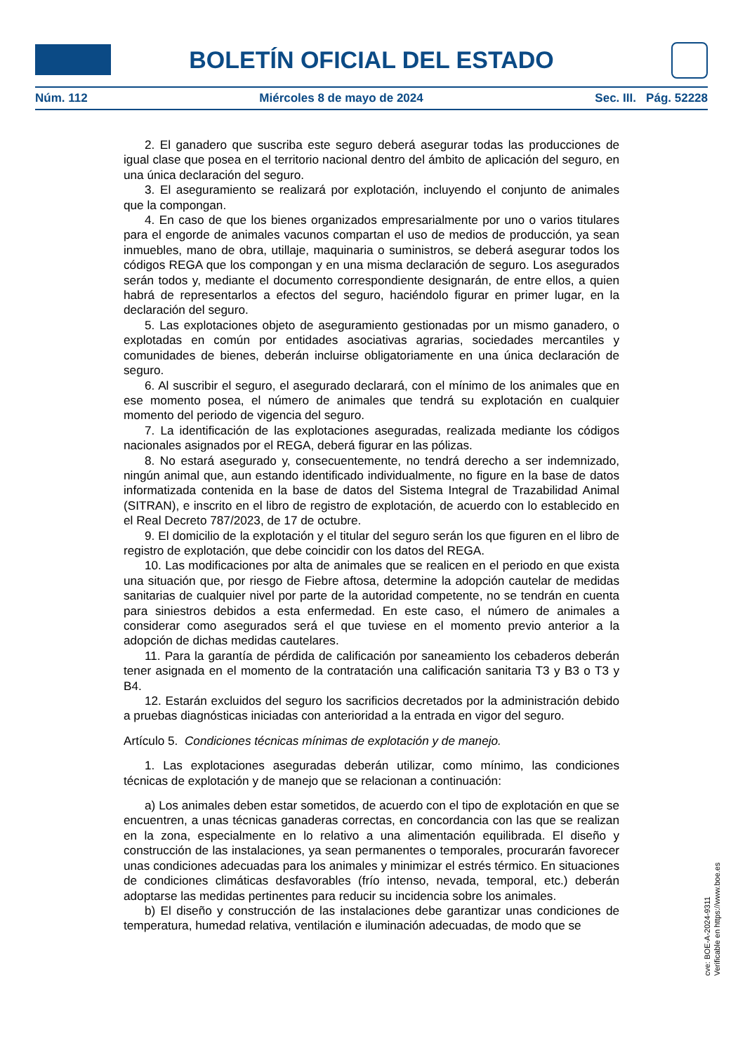BOLETÍN OFICIAL DEL ESTADO
Núm. 112 Miércoles 8 de mayo de 2024 Sec. III. Pág. 52228
2. El ganadero que suscriba este seguro deberá asegurar todas las producciones de igual clase que posea en el territorio nacional dentro del ámbito de aplicación del seguro, en una única declaración del seguro.
3. El aseguramiento se realizará por explotación, incluyendo el conjunto de animales que la compongan.
4. En caso de que los bienes organizados empresarialmente por uno o varios titulares para el engorde de animales vacunos compartan el uso de medios de producción, ya sean inmuebles, mano de obra, utillaje, maquinaria o suministros, se deberá asegurar todos los códigos REGA que los compongan y en una misma declaración de seguro. Los asegurados serán todos y, mediante el documento correspondiente designarán, de entre ellos, a quien habrá de representarlos a efectos del seguro, haciéndolo figurar en primer lugar, en la declaración del seguro.
5. Las explotaciones objeto de aseguramiento gestionadas por un mismo ganadero, o explotadas en común por entidades asociativas agrarias, sociedades mercantiles y comunidades de bienes, deberán incluirse obligatoriamente en una única declaración de seguro.
6. Al suscribir el seguro, el asegurado declarará, con el mínimo de los animales que en ese momento posea, el número de animales que tendrá su explotación en cualquier momento del periodo de vigencia del seguro.
7. La identificación de las explotaciones aseguradas, realizada mediante los códigos nacionales asignados por el REGA, deberá figurar en las pólizas.
8. No estará asegurado y, consecuentemente, no tendrá derecho a ser indemnizado, ningún animal que, aun estando identificado individualmente, no figure en la base de datos informatizada contenida en la base de datos del Sistema Integral de Trazabilidad Animal (SITRAN), e inscrito en el libro de registro de explotación, de acuerdo con lo establecido en el Real Decreto 787/2023, de 17 de octubre.
9. El domicilio de la explotación y el titular del seguro serán los que figuren en el libro de registro de explotación, que debe coincidir con los datos del REGA.
10. Las modificaciones por alta de animales que se realicen en el periodo en que exista una situación que, por riesgo de Fiebre aftosa, determine la adopción cautelar de medidas sanitarias de cualquier nivel por parte de la autoridad competente, no se tendrán en cuenta para siniestros debidos a esta enfermedad. En este caso, el número de animales a considerar como asegurados será el que tuviese en el momento previo anterior a la adopción de dichas medidas cautelares.
11. Para la garantía de pérdida de calificación por saneamiento los cebaderos deberán tener asignada en el momento de la contratación una calificación sanitaria T3 y B3 o T3 y B4.
12. Estarán excluidos del seguro los sacrificios decretados por la administración debido a pruebas diagnósticas iniciadas con anterioridad a la entrada en vigor del seguro.
Artículo 5. Condiciones técnicas mínimas de explotación y de manejo.
1. Las explotaciones aseguradas deberán utilizar, como mínimo, las condiciones técnicas de explotación y de manejo que se relacionan a continuación:
a) Los animales deben estar sometidos, de acuerdo con el tipo de explotación en que se encuentren, a unas técnicas ganaderas correctas, en concordancia con las que se realizan en la zona, especialmente en lo relativo a una alimentación equilibrada. El diseño y construcción de las instalaciones, ya sean permanentes o temporales, procurarán favorecer unas condiciones adecuadas para los animales y minimizar el estrés térmico. En situaciones de condiciones climáticas desfavorables (frío intenso, nevada, temporal, etc.) deberán adoptarse las medidas pertinentes para reducir su incidencia sobre los animales.
b) El diseño y construcción de las instalaciones debe garantizar unas condiciones de temperatura, humedad relativa, ventilación e iluminación adecuadas, de modo que se
cve: BOE-A-2024-9311
Verificable en https://www.boe.es